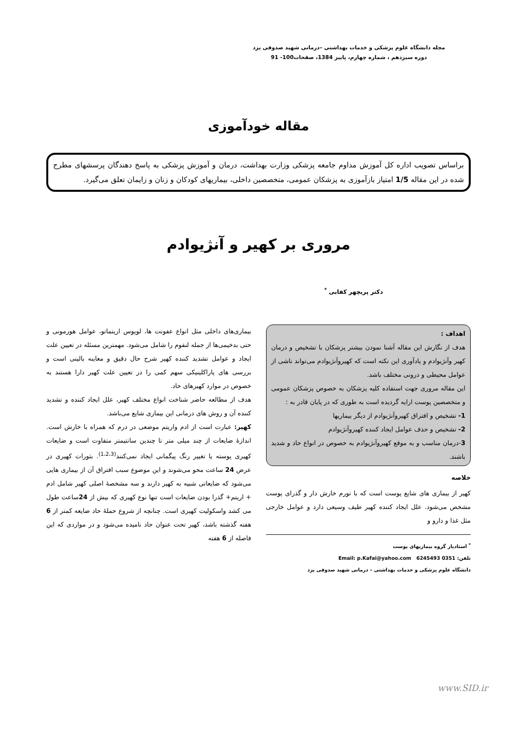مجله دانشگاه علوم پزشکی و خدمات بهداشتی –درمانی شهید صدوقی یزد
دوره سیزدهم ، شماره چهارم، پاییز 1384، صفحات100- 91
مقاله خودآموزی
براساس تصویب اداره کل آموزش مداوم جامعه پزشکی وزارت بهداشت، درمان و آموزش پزشکی به پاسخ دهندگان پرسشهای مطرح شده در این مقاله 1/5 امتیاز بازآموزی به پزشکان عمومی، متخصصین داخلی، بیماریهای کودکان و زنان و زایمان تعلق می‌گیرد.
مروری بر کهیر و آنژیوادم
دکتر پریچهر کفایی <sup>*</sup>
اهداف :
هدف از نگارش این مقاله آشنا نمودن بیشتر پزشکان با تشخیص و درمان کهیر وآنژیوادم و یادآوری این نکته است که کهیروآنژیوادم می‌تواند ناشی از عوامل محیطی و درونی مختلف باشد.
این مقاله مروری جهت استفاده کلیه پزشکان به خصوص پزشکان عمومی و متخصصین پوست ارایه گردیده است به طوری که در پایان قادر به :
1- تشخیص و افتراق کهیروآنژیوادم از دیگر بیماریها
2- تشخیص و حذف عوامل ایجاد کننده کهیروآنژیوادم
3-درمان مناسب و به موقع کهیروآنژیوادم به خصوص در انواع حاد و شدید باشند.
خلاصه
کهیر از بیماری های شایع پوست است که با تورم خارش دار و گذرای پوست مشخص می‌شود. علل ایجاد کننده کهیر طیف وسیعی دارد و عوامل خارجی مثل غذا و دارو و
<sup>*</sup> استادیار گروه بیماریهای پوست
تلفن: 0351 6245493 Email: p.Kafai@yahoo.com
دانشگاه علوم پزشکی و خدمات بهداشتی – درمانی شهید صدوقی یزد
بیماری‌های داخلی مثل انواع عفونت ها، لوپوس اریتماتو، عوامل هورمونی و حتی بدخیمی‌ها از جمله لنفوم را شامل می‌شود. مهمترین مسئله در تعیین علت ایجاد و عوامل تشدید کننده کهیر شرح حال دقیق و معاینه بالینی است و بررسی های پاراکلینیکی سهم کمی را در تعیین علت کهیر دارا هستند به خصوص در موارد کهیرهای حاد.
هدف از مطالعه حاضر شناخت انواع مختلف کهیر، علل ایجاد کننده و تشدید کننده آن و روش های درمانی این بیماری شایع می‌باشد.
کهیر: عبارت است از ادم واریتم موضعی در درم که همراه با خارش است. اندازهٔ ضایعات از چند میلی متر تا چندین سانتیمتر متفاوت است و ضایعات کهیری پوسته یا تغییر رنگ پیگمانی ایجاد نمی‌کنند<sup>(1،2،3)</sup>. بثورات کهیری در عرض 24 ساعت محو می‌شوند و این موضوع سبب افتراق آن از بیماری هایی می‌شود که ضایعاتی شبیه به کهیر دارند و سه مشخصهٔ اصلی کهیر شامل ادم + اریتم+ گذرا بودن ضایعات است تنها نوع کهیری که بیش از 24ساعت طول می کشد واسکولیت کهیری است. چنانچه از شروع حملهٔ حاد ضایعه کمتر از 6 هفته گذشته باشد، کهیر تحت عنوان حاد نامیده می‌شود و در مواردی که این فاصله از 6 هفته
www.SID.ir